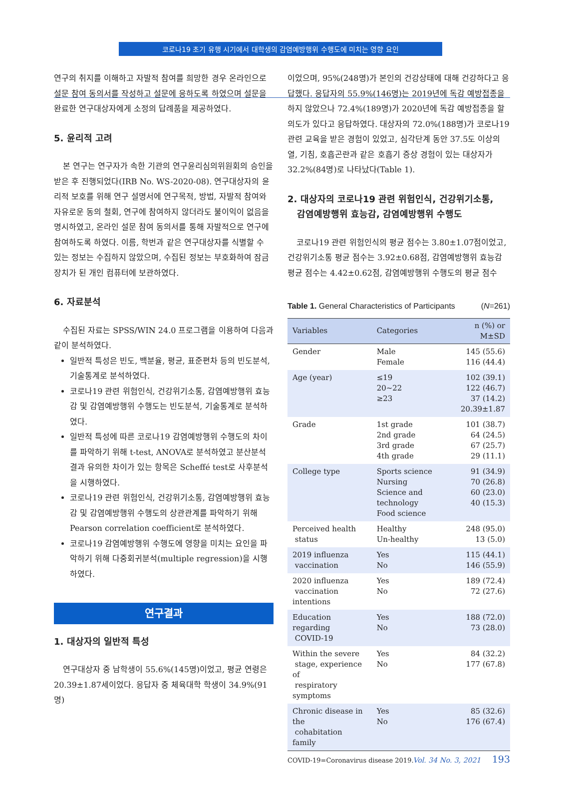코로나19 초기 유행 시기에서 대학생의 감염예방행위 수행도에 미치는 영향 요인
연구의 취지를 이해하고 자발적 참여를 희망한 경우 온라인으로 설문 참여 동의서를 작성하고 설문에 응하도록 하였으며 설문을 완료한 연구대상자에게 소정의 답례품을 제공하였다.
5. 윤리적 고려
본 연구는 연구자가 속한 기관의 연구윤리심의위원회의 승인을 받은 후 진행되었다(IRB No. WS-2020-08). 연구대상자의 윤리적 보호를 위해 연구 설명서에 연구목적, 방법, 자발적 참여와 자유로운 동의 철회, 연구에 참여하지 않더라도 불이익이 없음을 명시하였고, 온라인 설문 참여 동의서를 통해 자발적으로 연구에 참여하도록 하였다. 이름, 학번과 같은 연구대상자를 식별할 수 있는 정보는 수집하지 않았으며, 수집된 정보는 부호화하여 잠금장치가 된 개인 컴퓨터에 보관하였다.
6. 자료분석
수집된 자료는 SPSS/WIN 24.0 프로그램을 이용하여 다음과 같이 분석하였다.
일반적 특성은 빈도, 백분율, 평균, 표준편차 등의 빈도분석, 기술통계로 분석하였다.
코로나19 관련 위험인식, 건강위기소통, 감염예방행위 효능감 및 감염예방행위 수행도는 빈도분석, 기술통계로 분석하였다.
일반적 특성에 따른 코로나19 감염예방행위 수행도의 차이를 파악하기 위해 t-test, ANOVA로 분석하였고 분산분석 결과 유의한 차이가 있는 항목은 Scheffé test로 사후분석을 시행하였다.
코로나19 관련 위험인식, 건강위기소통, 감염예방행위 효능감 및 감염예방행위 수행도의 상관관계를 파악하기 위해 Pearson correlation coefficient로 분석하였다.
코로나19 감염예방행위 수행도에 영향을 미치는 요인을 파악하기 위해 다중회귀분석(multiple regression)을 시행하였다.
연구결과
1. 대상자의 일반적 특성
연구대상자 중 남학생이 55.6%(145명)이었고, 평균 연령은 20.39±1.87세이었다. 응답자 중 체육대학 학생이 34.9%(91명)
이었으며, 95%(248명)가 본인의 건강상태에 대해 건강하다고 응답했다. 응답자의 55.9%(146명)는 2019년에 독감 예방접종을 하지 않았으나 72.4%(189명)가 2020년에 독감 예방접종을 할 의도가 있다고 응답하였다. 대상자의 72.0%(188명)가 코로나19 관련 교육을 받은 경험이 있었고, 심각단계 동안 37.5도 이상의 열, 기침, 호흡곤란과 같은 호흡기 증상 경험이 있는 대상자가 32.2%(84명)로 나타났다(Table 1).
2. 대상자의 코로나19 관련 위험인식, 건강위기소통,
감염예방행위 효능감, 감염예방행위 수행도
코로나19 관련 위험인식의 평균 점수는 3.80±1.07점이었고, 건강위기소통 평균 점수는 3.92±0.68점, 감염예방행위 효능감 평균 점수는 4.42±0.62점, 감염예방행위 수행도의 평균 점수
Table 1. General Characteristics of Participants (N=261)
| Variables | Categories | n (%) or M±SD |
| --- | --- | --- |
| Gender | Male Female | 145 (55.6) 116 (44.4) |
| Age (year) | ≤19 20~22 ≥23 | 102 (39.1) 122 (46.7) 37 (14.2) 20.39±1.87 |
| Grade | 1st grade 2nd grade 3rd grade 4th grade | 101 (38.7) 64 (24.5) 67 (25.7) 29 (11.1) |
| College type | Sports science Nursing Science and technology Food science | 91 (34.9) 70 (26.8) 60 (23.0) 40 (15.3) |
| Perceived health status | Healthy Un-healthy | 248 (95.0) 13 (5.0) |
| 2019 influenza vaccination | Yes No | 115 (44.1) 146 (55.9) |
| 2020 influenza vaccination intentions | Yes No | 189 (72.4) 72 (27.6) |
| Education regarding COVID-19 | Yes No | 188 (72.0) 73 (28.0) |
| Within the severe stage, experience of respiratory symptoms | Yes No | 84 (32.2) 177 (67.8) |
| Chronic disease in the cohabitation family | Yes No | 85 (32.6) 176 (67.4) |
COVID-19=Coronavirus disease 2019.
Vol. 34 No. 3, 2021 193